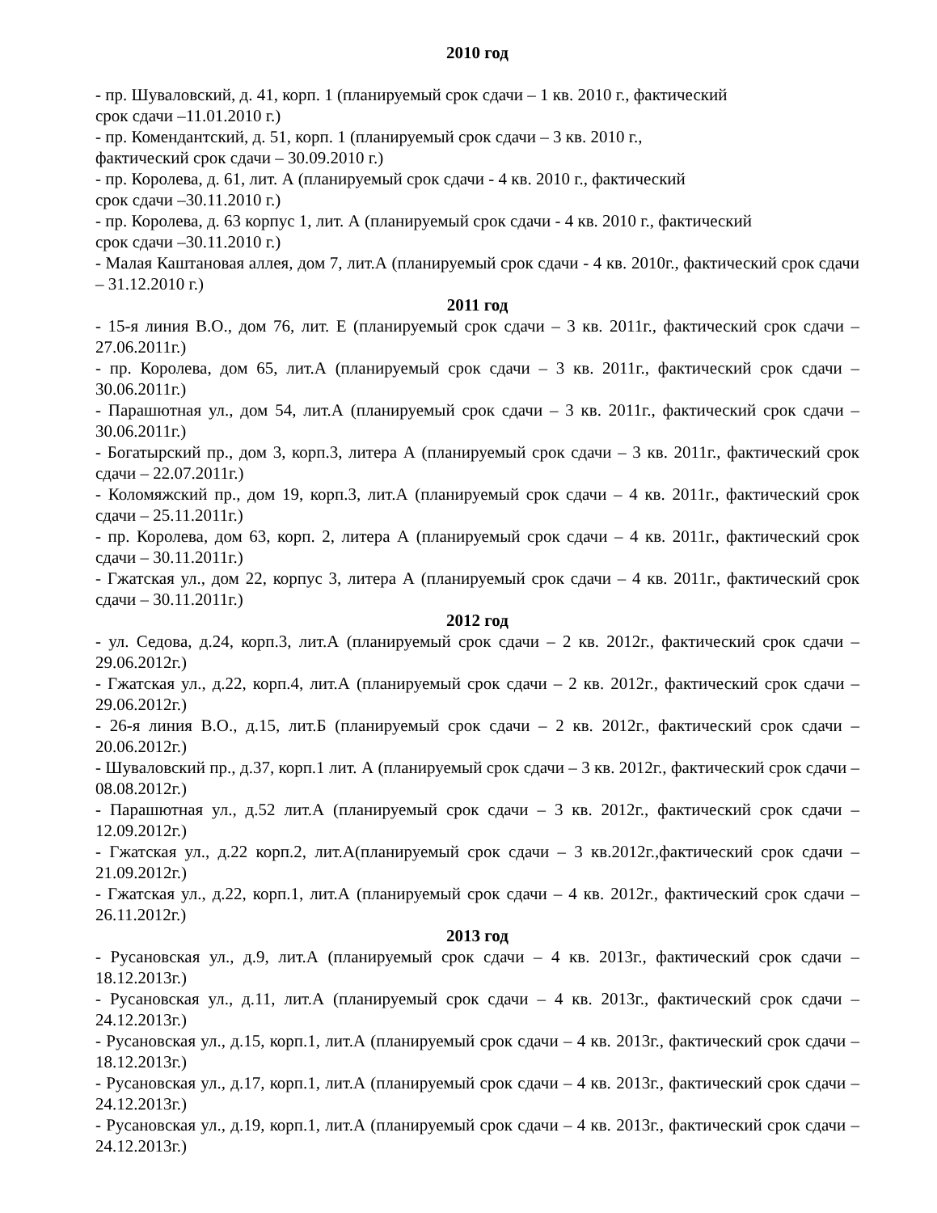2010 год
- пр. Шуваловский, д. 41, корп. 1 (планируемый срок сдачи – 1 кв. 2010 г., фактический
срок сдачи –11.01.2010 г.)
- пр. Комендантский, д. 51, корп. 1 (планируемый срок сдачи – 3 кв. 2010 г.,
фактический срок сдачи – 30.09.2010 г.)
- пр. Королева, д. 61, лит. А (планируемый срок сдачи - 4 кв. 2010 г., фактический
срок сдачи –30.11.2010 г.)
- пр. Королева, д. 63 корпус 1, лит. А (планируемый срок сдачи - 4 кв. 2010 г., фактический
срок сдачи –30.11.2010 г.)
- Малая Каштановая аллея, дом 7, лит.А (планируемый срок сдачи - 4 кв. 2010г., фактический срок сдачи – 31.12.2010 г.)
2011 год
- 15-я линия В.О., дом 76, лит. Е (планируемый срок сдачи – 3 кв. 2011г., фактический срок сдачи – 27.06.2011г.)
- пр. Королева, дом 65, лит.А (планируемый срок сдачи – 3 кв. 2011г., фактический срок сдачи – 30.06.2011г.)
- Парашютная ул., дом 54, лит.А (планируемый срок сдачи – 3 кв. 2011г., фактический срок сдачи – 30.06.2011г.)
- Богатырский пр., дом 3, корп.3, литера А (планируемый срок сдачи – 3 кв. 2011г., фактический срок сдачи – 22.07.2011г.)
- Коломяжский пр., дом 19, корп.3, лит.А (планируемый срок сдачи – 4 кв. 2011г., фактический срок сдачи – 25.11.2011г.)
- пр. Королева, дом 63, корп. 2, литера А (планируемый срок сдачи – 4 кв. 2011г., фактический срок сдачи – 30.11.2011г.)
- Гжатская ул., дом 22, корпус 3, литера А (планируемый срок сдачи – 4 кв. 2011г., фактический срок сдачи – 30.11.2011г.)
2012 год
- ул. Седова, д.24, корп.3, лит.А (планируемый срок сдачи – 2 кв. 2012г., фактический срок сдачи – 29.06.2012г.)
- Гжатская ул., д.22, корп.4, лит.А (планируемый срок сдачи – 2 кв. 2012г., фактический срок сдачи – 29.06.2012г.)
- 26-я линия В.О., д.15, лит.Б (планируемый срок сдачи – 2 кв. 2012г., фактический срок сдачи – 20.06.2012г.)
- Шуваловский пр., д.37, корп.1 лит. А (планируемый срок сдачи – 3 кв. 2012г., фактический срок сдачи – 08.08.2012г.)
- Парашютная ул., д.52 лит.А (планируемый срок сдачи – 3 кв. 2012г., фактический срок сдачи – 12.09.2012г.)
- Гжатская ул., д.22 корп.2, лит.А(планируемый срок сдачи – 3 кв.2012г.,фактический срок сдачи – 21.09.2012г.)
- Гжатская ул., д.22, корп.1, лит.А (планируемый срок сдачи – 4 кв. 2012г., фактический срок сдачи – 26.11.2012г.)
2013 год
- Русановская ул., д.9, лит.А (планируемый срок сдачи – 4 кв. 2013г., фактический срок сдачи – 18.12.2013г.)
- Русановская ул., д.11, лит.А (планируемый срок сдачи – 4 кв. 2013г., фактический срок сдачи – 24.12.2013г.)
- Русановская ул., д.15, корп.1, лит.А (планируемый срок сдачи – 4 кв. 2013г., фактический срок сдачи – 18.12.2013г.)
- Русановская ул., д.17, корп.1, лит.А (планируемый срок сдачи – 4 кв. 2013г., фактический срок сдачи – 24.12.2013г.)
- Русановская ул., д.19, корп.1, лит.А (планируемый срок сдачи – 4 кв. 2013г., фактический срок сдачи –24.12.2013г.)